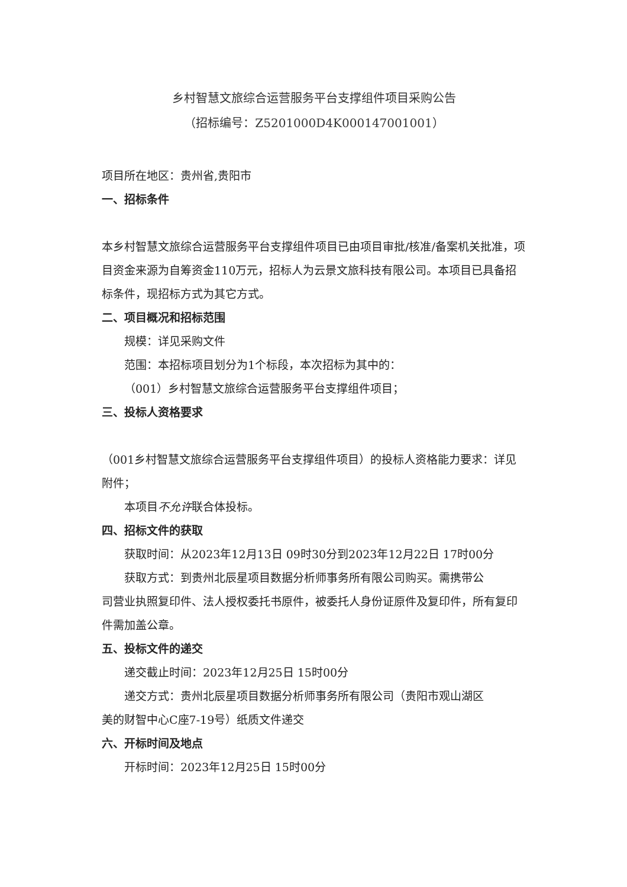乡村智慧文旅综合运营服务平台支撑组件项目采购公告
（招标编号：Z5201000D4K000147001001）
项目所在地区：贵州省,贵阳市
一、招标条件
本乡村智慧文旅综合运营服务平台支撑组件项目已由项目审批/核准/备案机关批准，项目资金来源为自筹资金110万元，招标人为云景文旅科技有限公司。本项目已具备招标条件，现招标方式为其它方式。
二、项目概况和招标范围
规模：详见采购文件
范围：本招标项目划分为1个标段，本次招标为其中的：
（001）乡村智慧文旅综合运营服务平台支撑组件项目；
三、投标人资格要求
（001乡村智慧文旅综合运营服务平台支撑组件项目）的投标人资格能力要求：详见附件；
本项目不允许联合体投标。
四、招标文件的获取
获取时间：从2023年12月13日 09时30分到2023年12月22日 17时00分
获取方式：到贵州北辰星项目数据分析师事务所有限公司购买。需携带公
司营业执照复印件、法人授权委托书原件，被委托人身份证原件及复印件，所有复印件需加盖公章。
五、投标文件的递交
递交截止时间：2023年12月25日 15时00分
递交方式：贵州北辰星项目数据分析师事务所有限公司（贵阳市观山湖区
美的财智中心C座7-19号）纸质文件递交
六、开标时间及地点
开标时间：2023年12月25日 15时00分